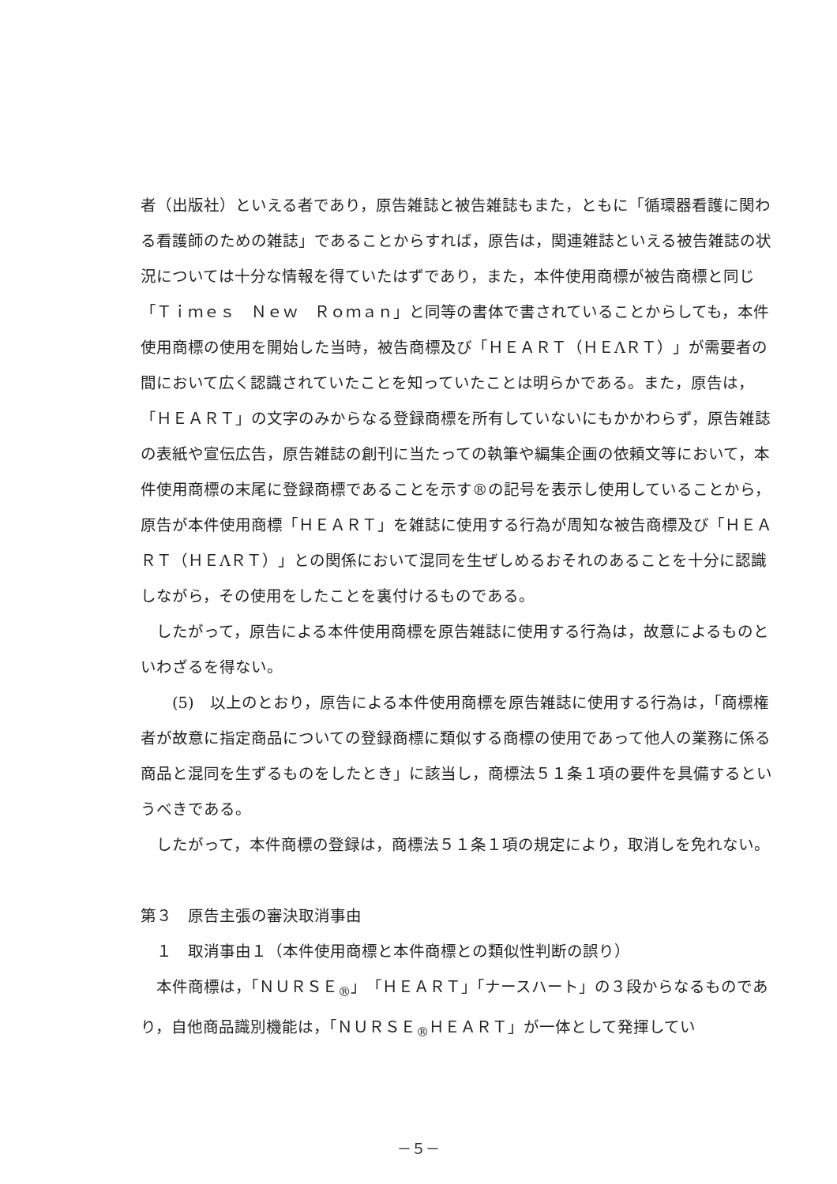者（出版社）といえる者であり，原告雑誌と被告雑誌もまた，ともに「循環器看護に関わる看護師のための雑誌」であることからすれば，原告は，関連雑誌といえる被告雑誌の状況については十分な情報を得ていたはずであり，また，本件使用商標が被告商標と同じ「Ｔｉｍｅｓ　Ｎｅｗ　Ｒｏｍａｎ」と同等の書体で書されていることからしても，本件使用商標の使用を開始した当時，被告商標及び「ＨＥＡＲＴ（ＨＥΛＲＴ）」が需要者の間において広く認識されていたことを知っていたことは明らかである。また，原告は，「ＨＥＡＲＴ」の文字のみからなる登録商標を所有していないにもかかわらず，原告雑誌の表紙や宣伝広告，原告雑誌の創刊に当たっての執筆や編集企画の依頼文等において，本件使用商標の末尾に登録商標であることを示す®の記号を表示し使用していることから，原告が本件使用商標「ＨＥＡＲＴ」を雑誌に使用する行為が周知な被告商標及び「ＨＥＡＲＴ（ＨＥΛＲＴ）」との関係において混同を生ぜしめるおそれのあることを十分に認識しながら，その使用をしたことを裏付けるものである。
したがって，原告による本件使用商標を原告雑誌に使用する行為は，故意によるものといわざるを得ない。
(5)　以上のとおり，原告による本件使用商標を原告雑誌に使用する行為は，「商標権者が故意に指定商品についての登録商標に類似する商標の使用であって他人の業務に係る商品と混同を生ずるものをしたとき」に該当し，商標法５１条１項の要件を具備するというべきである。
したがって，本件商標の登録は，商標法５１条１項の規定により，取消しを免れない。
第３　原告主張の審決取消事由
１　取消事由１（本件使用商標と本件商標との類似性判断の誤り）
本件商標は，「ＮＵＲＳＥ<sub>®</sub>」「ＨＥＡＲＴ」「ナースハート」の３段からなるものであり，自他商品識別機能は，「ＮＵＲＳＥ<sub>®</sub>ＨＥＡＲＴ」が一体として発揮してい
－５－